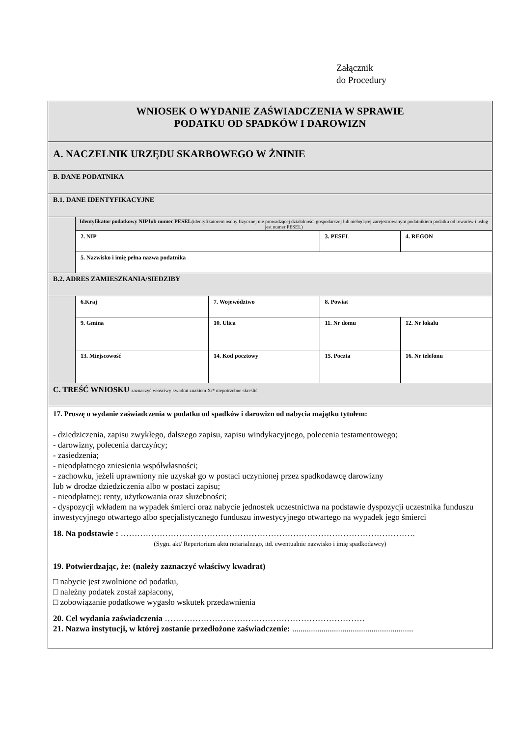Załącznik
do Procedury
| WNIOSEK O WYDANIE ZAŚWIADCZENIA W SPRAWIE PODATKU OD SPADKÓW I DAROWIZN | | | | | |
| A. NACZELNIK URZĘDU SKARBOWEGO W ŻNINIE | | | | | |
| B. DANE PODATNIKA | | | | | |
| B.1. DANE IDENTYFIKACYJNE | | | | | |
| | Identyfikator podatkowy NIP lub numer PESEL (identyfikatorem osoby fizycznej nie prowadzącej działalności gospodarczej lub niebędącej zarejestrowanym podatnikiem podatku od towarów i usług jest numer PESEL) | | | | |
| | 2. NIP | | 3. PESEL | | 4. REGON |
| | 5. Nazwisko i imię pełna nazwa podatnika | | | | |
| B.2. ADRES ZAMIESZKANIA/SIEDZIBY | | | | | |
| | 6.Kraj | 7. Województwo | | 8. Powiat | |
| | 9. Gmina | 10. Ulica | | 11. Nr domu | 12. Nr lokalu |
| | 13. Miejscowość | 14. Kod pocztowy | 15. Poczta | | 16. Nr telefonu |
| C. TREŚĆ WNIOSKU zaznaczyć właściwy kwadrat znakiem X/* niepotrzebne skreślić | | | | | |
| 17. Proszę o wydanie zaświadczenia w podatku od spadków i darowizn od nabycia majątku tytułem: - dziedziczenia, zapisu zwykłego, dalszego zapisu, zapisu windykacyjnego, polecenia testamentowego; - darowizny, polecenia darczyńcy; - zasiedzenia; - nieodpłatnego zniesienia współwłasności; - zachowku, jeżeli uprawniony nie uzyskał go w postaci uczynionej przez spadkodawcę darowizny lub w drodze dziedziczenia albo w postaci zapisu; - nieodpłatnej: renty, użytkowania oraz służebności; - dyspozycji wkładem na wypadek śmierci oraz nabycie jednostek uczestnictwa na podstawie dyspozycji uczestnika funduszu inwestycyjnego otwartego albo specjalistycznego funduszu inwestycyjnego otwartego na wypadek jego śmierci 18. Na podstawie : ……………………………………………………………………………………………. (Sygn. akt/ Repertorium aktu notarialnego, itd. ewentualnie nazwisko i imię spadkodawcy) 19. Potwierdzając, że: (należy zaznaczyć właściwy kwadrat) □ nabycie jest zwolnione od podatku, □ należny podatek został zapłacony, □ zobowiązanie podatkowe wygasło wskutek przedawnienia 20. Cel wydania zaświadczenia ……………………………………………………………… 21. Nazwa instytucji, w której zostanie przedłożone zaświadczenie: .......................................................... | | | | | |